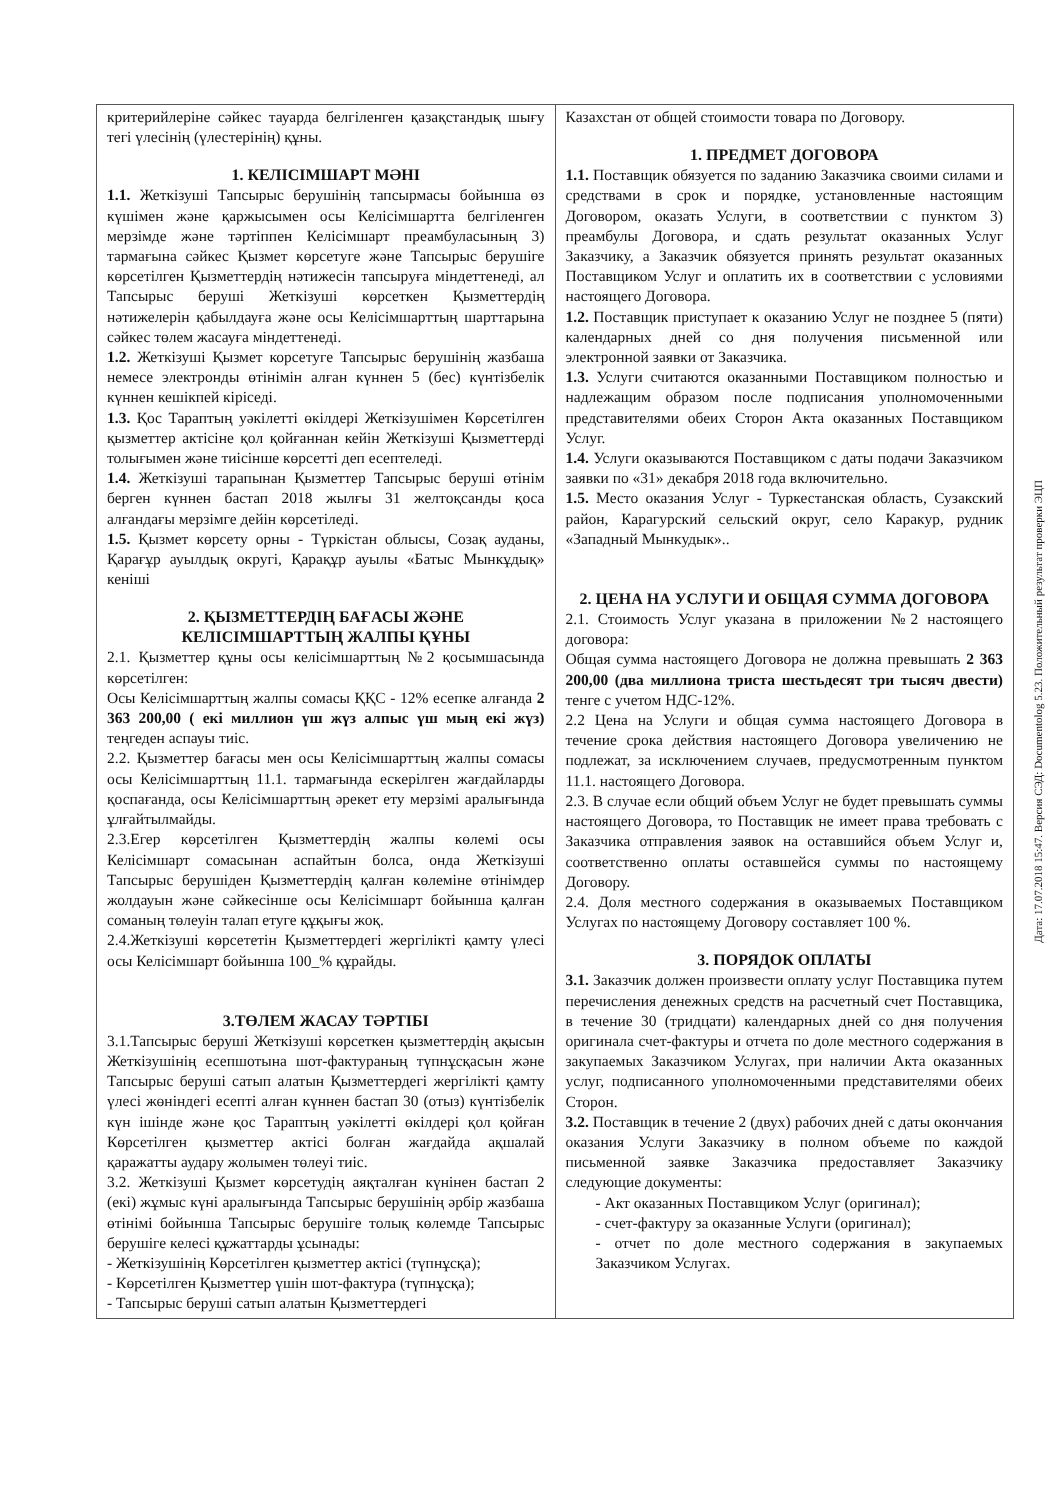| критерийлеріне сәйкес тауарда белгіленген қазақстандық шығу тегі үлесінің (үлестерінің) құны. 1. КЕЛІСІМШАРТ МӘНІ 1.1. Жеткізуші Тапсырыс берушінің тапсырмасы бойынша өз күшімен және қаржысымен осы Келісімшартта белгіленген мерзімде және тәртіппен Келісімшарт преамбуласының 3) тармағына сәйкес Қызмет көрсетуге және Тапсырыс берушіге көрсетілген Қызметтердің нәтижесін тапсыруға міндеттенеді, ал Тапсырыс беруші Жеткізуші көрсеткен Қызметтердің нәтижелерін қабылдауға және осы Келісімшарттың шарттарына сәйкес төлем жасауға міндеттенеді. 1.2. Жеткізуші Қызмет корсетуге Тапсырыс берушінің жазбаша немесе электронды өтінімін алған күннен 5 (бес) күнтізбелік күннен кешікпей кіріседі. 1.3. Қос Тараптың уәкілетті өкілдері Жеткізушімен Көрсетілген қызметтер актісіне қол қойғаннан кейін Жеткізуші Қызметтерді толығымен және тиісінше көрсетті деп есептеледі. 1.4. Жеткізуші тарапынан Қызметтер Тапсырыс беруші өтінім берген күннен бастап 2018 жылғы 31 желтоқсанды қоса алғандағы мерзімге дейін көрсетіледі. 1.5. Қызмет көрсету орны - Түркістан облысы, Созақ ауданы, Қарағұр ауылдық округі, Қарақұр ауылы «Батыс Мынкұдық» кеніші 2. ҚЫЗМЕТТЕРДІҢ БАҒАСЫ ЖӘНЕ КЕЛІСІМШАРТТЫҢ ЖАЛПЫ ҚҰНЫ 2.1. Қызметтер құны осы келісімшарттың №2 қосымшасында көрсетілген: Осы Келісімшарттың жалпы сомасы ҚҚС - 12% есепке алғанда 2 363 200,00 ( екі миллион үш жүз алпыс үш мың екі жүз) теңгеден аспауы тиіс. 2.2. Қызметтер бағасы мен осы Келісімшарттың жалпы сомасы осы Келісімшарттың 11.1. тармағында ескерілген жағдайларды қоспағанда, осы Келісімшарттың әрекет ету мерзімі аралығында ұлғайтылмайды. 2.3.Егер көрсетілген Қызметтердің жалпы көлемі осы Келісімшарт сомасынан аспайтын болса, онда Жеткізуші Тапсырыс берушіден Қызметтердің қалған көлеміне өтінімдер жолдауын және сәйкесінше осы Келісімшарт бойынша қалған соманың төлеуін талап етуге құқығы жоқ. 2.4.Жеткізуші көрсететін Қызметтердегі жергілікті қамту үлесі осы Келісімшарт бойынша 100_% құрайды. 3.ТӨЛЕМ ЖАСАУ ТӘРТІБІ 3.1.Тапсырыс беруші Жеткізуші көрсеткен қызметтердің ақысын Жеткізушінің есепшотына шот-фактураның түпнұсқасын және Тапсырыс беруші сатып алатын Қызметтердегі жергілікті қамту үлесі жөніндегі есепті алған күннен бастап 30 (отыз) күнтізбелік күн ішінде және қос Тараптың уәкілетті өкілдері қол қойған Көрсетілген қызметтер актісі болған жағдайда ақшалай қаражатты аудару жолымен төлеуі тиіс. 3.2. Жеткізуші Қызмет көрсетудің аяқталған күнінен бастап 2 (екі) жұмыс күні аралығында Тапсырыс берушінің әрбір жазбаша өтінімі бойынша Тапсырыс берушіге толық көлемде Тапсырыс берушіге келесі құжаттарды ұсынады: - Жеткізушінің Көрсетілген қызметтер актісі (түпнұсқа); - Көрсетілген Қызметтер үшін шот-фактура (түпнұсқа); - Тапсырыс беруші сатып алатын Қызметтердегі | Казахстан от общей стоимости товара по Договору. 1. ПРЕДМЕТ ДОГОВОРА 1.1. Поставщик обязуется по заданию Заказчика своими силами и средствами в срок и порядке, установленные настоящим Договором, оказать Услуги, в соответствии с пунктом 3) преамбулы Договора, и сдать результат оказанных Услуг Заказчику, а Заказчик обязуется принять результат оказанных Поставщиком Услуг и оплатить их в соответствии с условиями настоящего Договора. 1.2. Поставщик приступает к оказанию Услуг не позднее 5 (пяти) календарных дней со дня получения письменной или электронной заявки от Заказчика. 1.3. Услуги считаются оказанными Поставщиком полностью и надлежащим образом после подписания уполномоченными представителями обеих Сторон Акта оказанных Поставщиком Услуг. 1.4. Услуги оказываются Поставщиком с даты подачи Заказчиком заявки по «31» декабря 2018 года включительно. 1.5. Место оказания Услуг - Туркестанская область, Сузакский район, Карагурский сельский округ, село Каракур, рудник «Западный Мынкудык».. 2. ЦЕНА НА УСЛУГИ И ОБЩАЯ СУММА ДОГОВОРА 2.1. Стоимость Услуг указана в приложении №2 настоящего договора: Общая сумма настоящего Договора не должна превышать 2 363 200,00 (два миллиона триста шестьдесят три тысяч двести) тенге с учетом НДС-12%. 2.2 Цена на Услуги и общая сумма настоящего Договора в течение срока действия настоящего Договора увеличению не подлежат, за исключением случаев, предусмотренным пунктом 11.1. настоящего Договора. 2.3. В случае если общий объем Услуг не будет превышать суммы настоящего Договора, то Поставщик не имеет права требовать с Заказчика отправления заявок на оставшийся объем Услуг и, соответственно оплаты оставшейся суммы по настоящему Договору. 2.4. Доля местного содержания в оказываемых Поставщиком Услугах по настоящему Договору составляет 100 %. 3. ПОРЯДОК ОПЛАТЫ 3.1. Заказчик должен произвести оплату услуг Поставщика путем перечисления денежных средств на расчетный счет Поставщика, в течение 30 (тридцати) календарных дней со дня получения оригинала счет-фактуры и отчета по доле местного содержания в закупаемых Заказчиком Услугах, при наличии Акта оказанных услуг, подписанного уполномоченными представителями обеих Сторон. 3.2. Поставщик в течение 2 (двух) рабочих дней с даты окончания оказания Услуги Заказчику в полном объеме по каждой письменной заявке Заказчика предоставляет Заказчику следующие документы: - Акт оказанных Поставщиком Услуг (оригинал); - счет-фактуру за оказанные Услуги (оригинал); - отчет по доле местного содержания в закупаемых Заказчиком Услугах. |
Дата: 17.07.2018 15:47. Версия СЭД: Documentolog 5.23. Положительный результат проверки ЭЦП